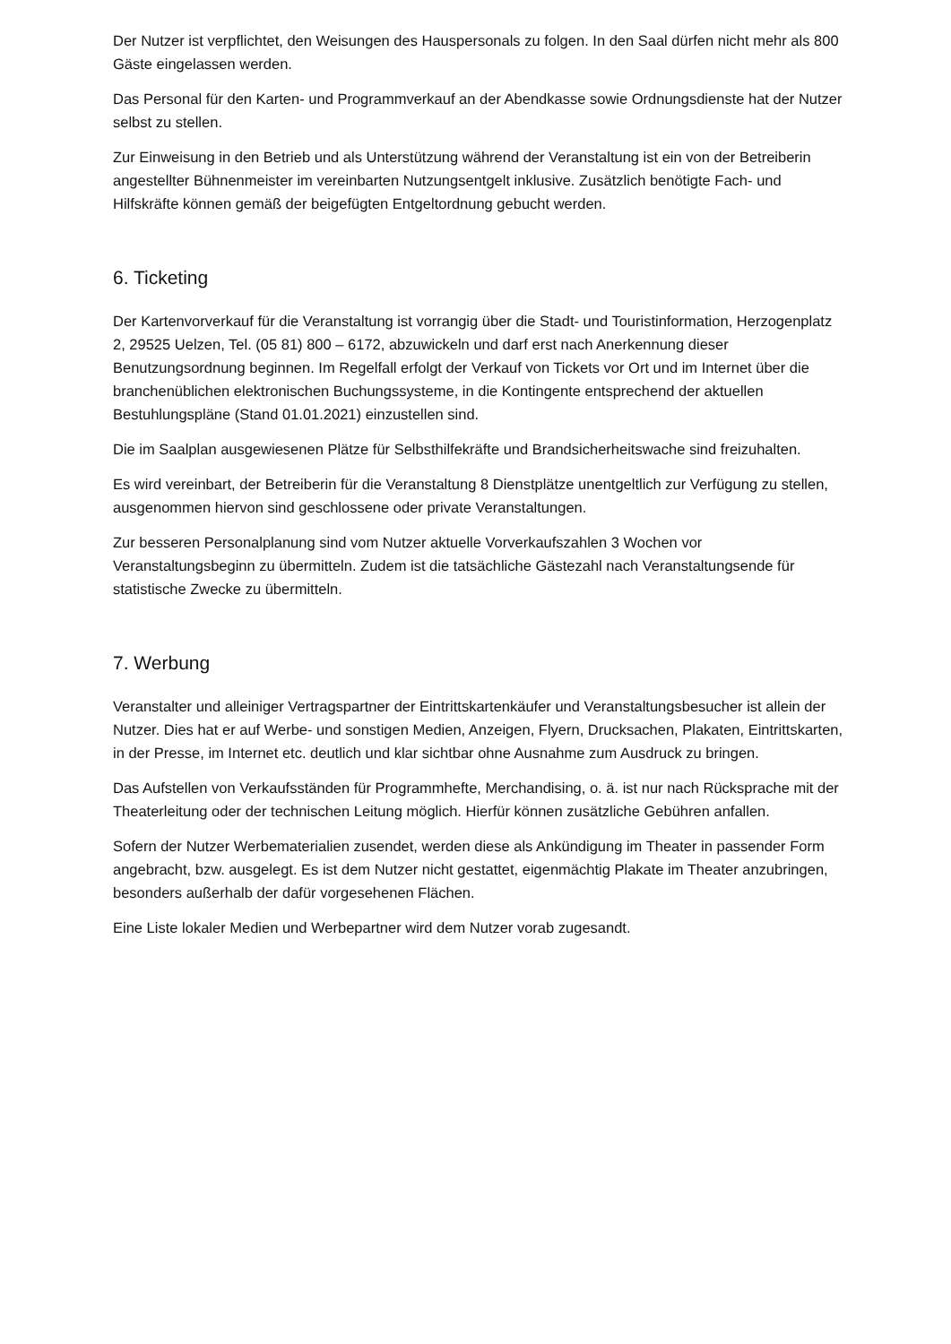Der Nutzer ist verpflichtet, den Weisungen des Hauspersonals zu folgen. In den Saal dürfen nicht mehr als 800 Gäste eingelassen werden.
Das Personal für den Karten- und Programmverkauf an der Abendkasse sowie Ordnungsdienste hat der Nutzer selbst zu stellen.
Zur Einweisung in den Betrieb und als Unterstützung während der Veranstaltung ist ein von der Betreiberin angestellter Bühnenmeister im vereinbarten Nutzungsentgelt inklusive. Zusätzlich benötigte Fach- und Hilfskräfte können gemäß der beigefügten Entgeltordnung gebucht werden.
6. Ticketing
Der Kartenvorverkauf für die Veranstaltung ist vorrangig über die Stadt- und Touristinformation, Herzogenplatz 2, 29525 Uelzen, Tel. (05 81) 800 – 6172, abzuwickeln und darf erst nach Anerkennung dieser Benutzungsordnung beginnen. Im Regelfall erfolgt der Verkauf von Tickets vor Ort und im Internet über die branchenüblichen elektronischen Buchungssysteme, in die Kontingente entsprechend der aktuellen Bestuhlungspläne (Stand 01.01.2021) einzustellen sind.
Die im Saalplan ausgewiesenen Plätze für Selbsthilfekräfte und Brandsicherheitswache sind freizuhalten.
Es wird vereinbart, der Betreiberin für die Veranstaltung 8 Dienstplätze unentgeltlich zur Verfügung zu stellen, ausgenommen hiervon sind geschlossene oder private Veranstaltungen.
Zur besseren Personalplanung sind vom Nutzer aktuelle Vorverkaufszahlen 3 Wochen vor Veranstaltungsbeginn zu übermitteln. Zudem ist die tatsächliche Gästezahl nach Veranstaltungsende für statistische Zwecke zu übermitteln.
7. Werbung
Veranstalter und alleiniger Vertragspartner der Eintrittskartenkäufer und Veranstaltungsbesucher ist allein der Nutzer. Dies hat er auf Werbe- und sonstigen Medien, Anzeigen, Flyern, Drucksachen, Plakaten, Eintrittskarten, in der Presse, im Internet etc. deutlich und klar sichtbar ohne Ausnahme zum Ausdruck zu bringen.
Das Aufstellen von Verkaufsständen für Programmhefte, Merchandising, o. ä. ist nur nach Rücksprache mit der Theaterleitung oder der technischen Leitung möglich. Hierfür können zusätzliche Gebühren anfallen.
Sofern der Nutzer Werbematerialien zusendet, werden diese als Ankündigung im Theater in passender Form angebracht, bzw. ausgelegt. Es ist dem Nutzer nicht gestattet, eigenmächtig Plakate im Theater anzubringen, besonders außerhalb der dafür vorgesehenen Flächen.
Eine Liste lokaler Medien und Werbepartner wird dem Nutzer vorab zugesandt.